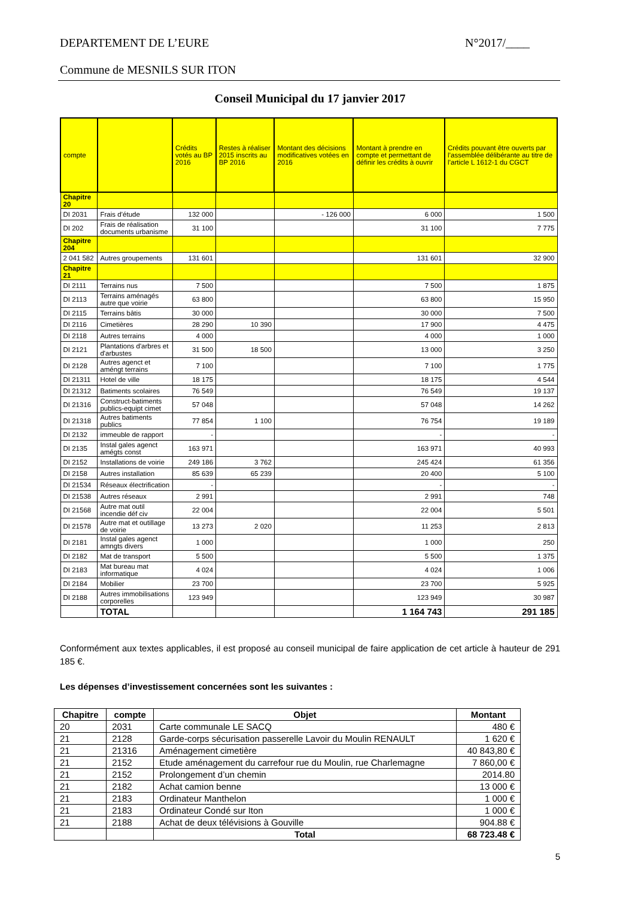DEPARTEMENT DE L’EURE N°2017/____
Commune de MESNILS SUR ITON
Conseil Municipal du 17 janvier 2017
| compte | | Crédits votés au BP 2016 | Restes à réaliser 2015 inscrits au BP 2016 | Montant des décisions modificatives votées en 2016 | Montant à prendre en compte et permettant de définir les crédits à ouvrir | Crédits pouvant être ouverts par l’assemblée délibérante au titre de l’article L 1612-1 du CGCT |
| --- | --- | --- | --- | --- | --- | --- |
| Chapitre 20 | | | | | | |
| DI 2031 | Frais d’étude | 132 000 | | - 126 000 | 6 000 | 1 500 |
| DI 202 | Frais de réalisation documents urbanisme | 31 100 | | | 31 100 | 7 775 |
| Chapitre 204 | | | | | | |
| 2 041 582 | Autres groupements | 131 601 | | | 131 601 | 32 900 |
| Chapitre 21 | | | | | | |
| DI 2111 | Terrains nus | 7 500 | | | 7 500 | 1 875 |
| DI 2113 | Terrains aménagés autre que voirie | 63 800 | | | 63 800 | 15 950 |
| DI 2115 | Terrains bâtis | 30 000 | | | 30 000 | 7 500 |
| DI 2116 | Cimetières | 28 290 | 10 390 | | 17 900 | 4 475 |
| DI 2118 | Autres terrains | 4 000 | | | 4 000 | 1 000 |
| DI 2121 | Plantations d'arbres et d'arbustes | 31 500 | 18 500 | | 13 000 | 3 250 |
| DI 2128 | Autres agenct et améngt terrains | 7 100 | | | 7 100 | 1 775 |
| DI 21311 | Hotel de ville | 18 175 | | | 18 175 | 4 544 |
| DI 21312 | Batiments scolaires | 76 549 | | | 76 549 | 19 137 |
| DI 21316 | Construct-batiments publics-equipt cimet | 57 048 | | | 57 048 | 14 262 |
| DI 21318 | Autres batiments publics | 77 854 | 1 100 | | 76 754 | 19 189 |
| DI 2132 | immeuble de rapport | - | | | - | - |
| DI 2135 | Instal gales agenct amégts const | 163 971 | | | 163 971 | 40 993 |
| DI 2152 | Installations de voirie | 249 186 | 3 762 | | 245 424 | 61 356 |
| DI 2158 | Autres installation | 85 639 | 65 239 | | 20 400 | 5 100 |
| DI 21534 | Réseaux électrification | - | | | - | - |
| DI 21538 | Autres réseaux | 2 991 | | | 2 991 | 748 |
| DI 21568 | Autre mat outil incendie déf civ | 22 004 | | | 22 004 | 5 501 |
| DI 21578 | Autre mat et outillage de voirie | 13 273 | 2 020 | | 11 253 | 2 813 |
| DI 2181 | Instal gales agenct amngts divers | 1 000 | | | 1 000 | 250 |
| DI 2182 | Mat de transport | 5 500 | | | 5 500 | 1 375 |
| DI 2183 | Mat bureau mat informatique | 4 024 | | | 4 024 | 1 006 |
| DI 2184 | Mobilier | 23 700 | | | 23 700 | 5 925 |
| DI 2188 | Autres immobilisations corporelles | 123 949 | | | 123 949 | 30 987 |
| | TOTAL | | | | 1 164 743 | 291 185 |
Conformément aux textes applicables, il est proposé au conseil municipal de faire application de cet article à hauteur de 291 185 €.
Les dépenses d’investissement concernées sont les suivantes :
| Chapitre | compte | Objet | Montant |
| --- | --- | --- | --- |
| 20 | 2031 | Carte communale LE SACQ | 480 € |
| 21 | 2128 | Garde-corps sécurisation passerelle Lavoir du Moulin RENAULT | 1 620 € |
| 21 | 21316 | Aménagement cimetière | 40 843,80 € |
| 21 | 2152 | Etude aménagement du carrefour rue du Moulin, rue Charlemagne | 7 860,00 € |
| 21 | 2152 | Prolongement d’un chemin | 2014.80 |
| 21 | 2182 | Achat camion benne | 13 000 € |
| 21 | 2183 | Ordinateur Manthelon | 1 000 € |
| 21 | 2183 | Ordinateur Condé sur Iton | 1 000 € |
| 21 | 2188 | Achat de deux télévisions à Gouville | 904.88 € |
| | | Total | 68 723.48 € |
5